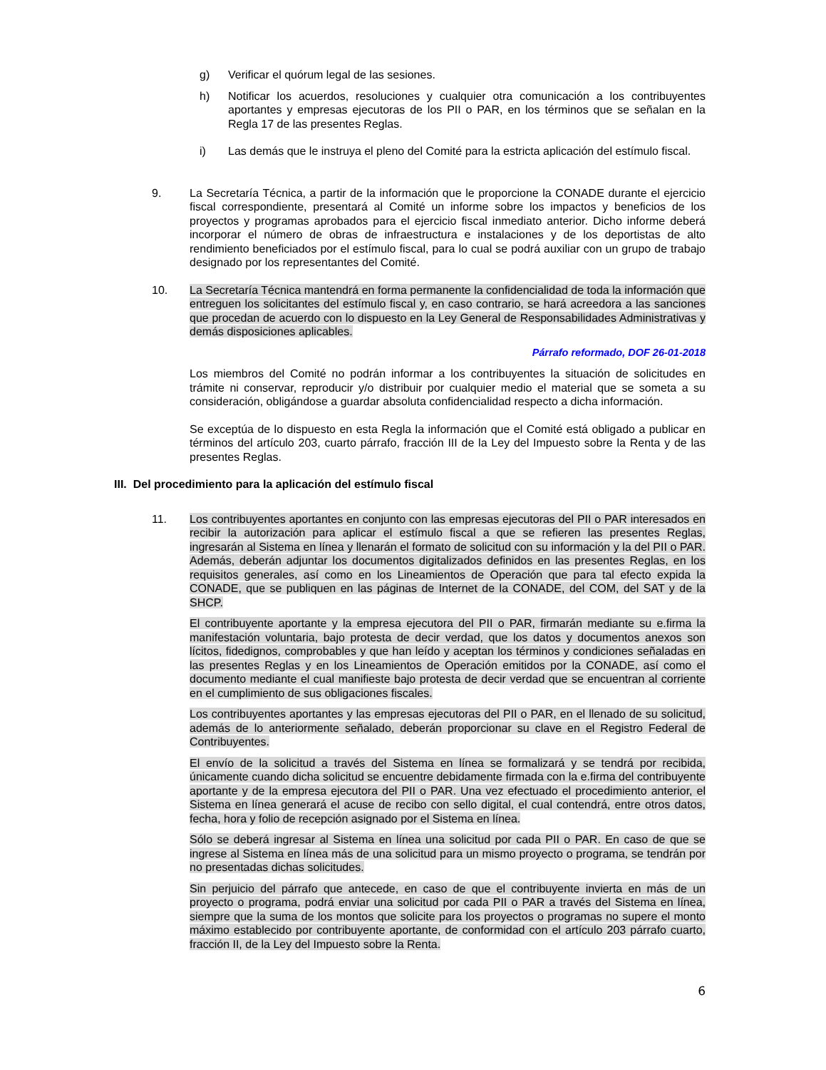g) Verificar el quórum legal de las sesiones.
h) Notificar los acuerdos, resoluciones y cualquier otra comunicación a los contribuyentes aportantes y empresas ejecutoras de los PII o PAR, en los términos que se señalan en la Regla 17 de las presentes Reglas.
i) Las demás que le instruya el pleno del Comité para la estricta aplicación del estímulo fiscal.
9. La Secretaría Técnica, a partir de la información que le proporcione la CONADE durante el ejercicio fiscal correspondiente, presentará al Comité un informe sobre los impactos y beneficios de los proyectos y programas aprobados para el ejercicio fiscal inmediato anterior. Dicho informe deberá incorporar el número de obras de infraestructura e instalaciones y de los deportistas de alto rendimiento beneficiados por el estímulo fiscal, para lo cual se podrá auxiliar con un grupo de trabajo designado por los representantes del Comité.
10. La Secretaría Técnica mantendrá en forma permanente la confidencialidad de toda la información que entreguen los solicitantes del estímulo fiscal y, en caso contrario, se hará acreedora a las sanciones que procedan de acuerdo con lo dispuesto en la Ley General de Responsabilidades Administrativas y demás disposiciones aplicables.
Párrafo reformado, DOF 26-01-2018
Los miembros del Comité no podrán informar a los contribuyentes la situación de solicitudes en trámite ni conservar, reproducir y/o distribuir por cualquier medio el material que se someta a su consideración, obligándose a guardar absoluta confidencialidad respecto a dicha información.
Se exceptúa de lo dispuesto en esta Regla la información que el Comité está obligado a publicar en términos del artículo 203, cuarto párrafo, fracción III de la Ley del Impuesto sobre la Renta y de las presentes Reglas.
III. Del procedimiento para la aplicación del estímulo fiscal
11. Los contribuyentes aportantes en conjunto con las empresas ejecutoras del PII o PAR interesados en recibir la autorización para aplicar el estímulo fiscal a que se refieren las presentes Reglas, ingresarán al Sistema en línea y llenarán el formato de solicitud con su información y la del PII o PAR. Además, deberán adjuntar los documentos digitalizados definidos en las presentes Reglas, en los requisitos generales, así como en los Lineamientos de Operación que para tal efecto expida la CONADE, que se publiquen en las páginas de Internet de la CONADE, del COM, del SAT y de la SHCP.
El contribuyente aportante y la empresa ejecutora del PII o PAR, firmarán mediante su e.firma la manifestación voluntaria, bajo protesta de decir verdad, que los datos y documentos anexos son lícitos, fidedignos, comprobables y que han leído y aceptan los términos y condiciones señaladas en las presentes Reglas y en los Lineamientos de Operación emitidos por la CONADE, así como el documento mediante el cual manifieste bajo protesta de decir verdad que se encuentran al corriente en el cumplimiento de sus obligaciones fiscales.
Los contribuyentes aportantes y las empresas ejecutoras del PII o PAR, en el llenado de su solicitud, además de lo anteriormente señalado, deberán proporcionar su clave en el Registro Federal de Contribuyentes.
El envío de la solicitud a través del Sistema en línea se formalizará y se tendrá por recibida, únicamente cuando dicha solicitud se encuentre debidamente firmada con la e.firma del contribuyente aportante y de la empresa ejecutora del PII o PAR. Una vez efectuado el procedimiento anterior, el Sistema en línea generará el acuse de recibo con sello digital, el cual contendrá, entre otros datos, fecha, hora y folio de recepción asignado por el Sistema en línea.
Sólo se deberá ingresar al Sistema en línea una solicitud por cada PII o PAR. En caso de que se ingrese al Sistema en línea más de una solicitud para un mismo proyecto o programa, se tendrán por no presentadas dichas solicitudes.
Sin perjuicio del párrafo que antecede, en caso de que el contribuyente invierta en más de un proyecto o programa, podrá enviar una solicitud por cada PII o PAR a través del Sistema en línea, siempre que la suma de los montos que solicite para los proyectos o programas no supere el monto máximo establecido por contribuyente aportante, de conformidad con el artículo 203 párrafo cuarto, fracción II, de la Ley del Impuesto sobre la Renta.
6